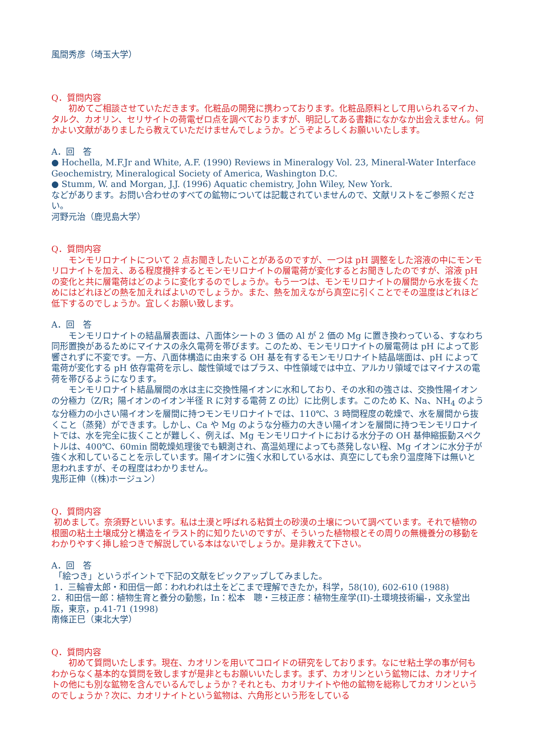風間秀彦（埼玉大学）
Q．質問内容
初めてご相談させていただきます。化粧品の開発に携わっております。化粧品原料として用いられるマイカ、タルク、カオリン、セリサイトの荷電ゼロ点を調べておりますが、明記してある書籍になかなか出会えません。何かよい文献がありましたら教えていただけませんでしょうか。どうぞよろしくお願いいたします。
A．回　答
● Hochella, M.F.Jr and White, A.F. (1990) Reviews in Mineralogy Vol. 23, Mineral-Water Interface Geochemistry, Mineralogical Society of America, Washington D.C.
● Stumm, W. and Morgan, J.J. (1996) Aquatic chemistry, John Wiley, New York.
などがあります。お問い合わせのすべての鉱物については記載されていませんので、文献リストをご参照ください。
河野元治（鹿児島大学）
Q．質問内容
モンモリロナイトについて 2 点お聞きしたいことがあるのですが、一つは pH 調整をした溶液の中にモンモリロナイトを加え、ある程度攪拌するとモンモリロナイトの層電荷が変化するとお聞きしたのですが、溶液 pH の変化と共に層電荷はどのように変化するのでしょうか。もう一つは、モンモリロナイトの層間から水を抜くためにはどれほどの熱を加えればよいのでしょうか。また、熱を加えながら真空に引くことでその温度はどれほど低下するのでしょうか。宜しくお願い致します。
A．回　答
モンモリロナイトの結晶層表面は、八面体シートの 3 価の Al が 2 価の Mg に置き換わっている、すなわち同形置換があるためにマイナスの永久電荷を帯びます。このため、モンモリロナイトの層電荷は pH によって影響されずに不変です。一方、八面体構造に由来する OH 基を有するモンモリロナイト結晶端面は、pH によって電荷が変化する pH 依存電荷を示し、酸性領域ではプラス、中性領域では中立、アルカリ領域ではマイナスの電荷を帯びるようになります。
モンモリロナイト結晶層間の水は主に交換性陽イオンに水和しており、その水和の強さは、交換性陽イオンの分極力（Z/R；陽イオンのイオン半径 R に対する電荷 Z の比）に比例します。このため K、Na、NH<sub>4</sub> のような分極力の小さい陽イオンを層間に持つモンモリロナイトでは、110℃、3 時間程度の乾燥で、水を層間から抜くこと（蒸発）ができます。しかし、Ca や Mg のような分極力の大きい陽イオンを層間に持つモンモリロナイトでは、水を完全に抜くことが難しく、例えば、Mg モンモリロナイトにおける水分子の OH 基伸縮振動スペクトルは、400℃、60min 間乾燥処理後でも観測され、高温処理によっても蒸発しない程、Mg イオンに水分子が強く水和していることを示しています。陽イオンに強く水和している水は、真空にしても余り温度降下は無いと思われますが、その程度はわかりません。
鬼形正伸（(株)ホージュン）
Q．質問内容
初めまして。奈須野といいます。私は土漠と呼ばれる粘質土の砂漠の土壌について調べています。それで植物の根圏の粘土土壌成分と構造をイラスト的に知りたいのですが、そういった植物根とその周りの無機養分の移動をわかりやすく挿し絵つきで解説している本はないでしょうか。是非教えて下さい。
A．回　答
「絵つき」というポイントで下記の文献をピックアップしてみました。
1．三輪睿太郎・和田信一郎：われわれは土をどこまで理解できたか，科学，58(10), 602-610 (1988)
2．和田信一郎：植物生育と養分の動態，In：松本　聰・三枝正彦：植物生産学(II)-土環境技術編-，文永堂出版，東京，p.41-71 (1998)
南條正巳（東北大学）
Q．質問内容
初めて質問いたします。現在、カオリンを用いてコロイドの研究をしております。なにせ粘土学の事が何もわからなく基本的な質問を致しますが是非ともお願いいたします。まず、カオリンという鉱物には、カオリナイトの他にも別な鉱物を含んでいるんでしょうか？それとも、カオリナイトや他の鉱物を総称してカオリンというのでしょうか？次に、カオリナイトという鉱物は、六角形という形をしている